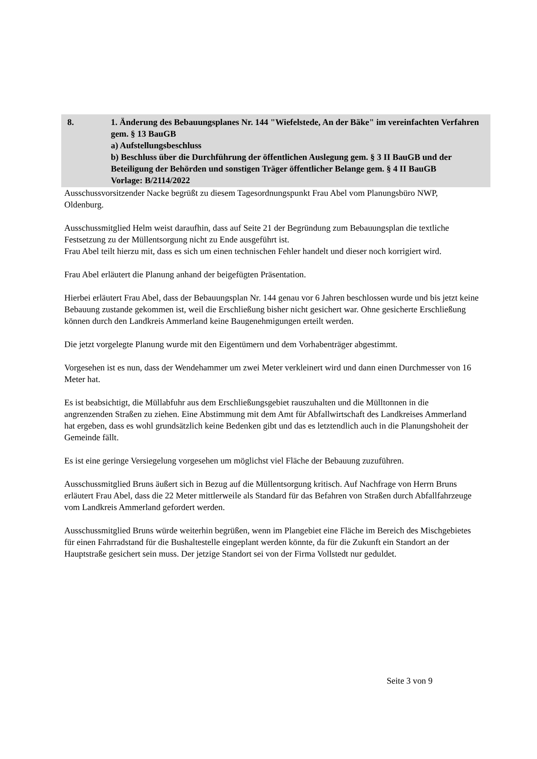8. 1. Änderung des Bebauungsplanes Nr. 144 "Wiefelstede, An der Bäke" im verein­fachten Verfahren gem. § 13 BauGB
a) Aufstellungsbeschluss
b) Beschluss über die Durchführung der öffentlichen Auslegung gem. § 3 II BauGB und der Beteiligung der Behörden und sonstigen Träger öffentlicher Be­lange gem. § 4 II BauGB
Vorlage: B/2114/2022
Ausschussvorsitzender Nacke begrüßt zu diesem Tagesordnungspunkt Frau Abel vom Pla­nungsbüro NWP, Oldenburg.
Ausschussmitglied Helm weist daraufhin, dass auf Seite 21 der Begründung zum Bebauungs­plan die textliche Festsetzung zu der Müllentsorgung nicht zu Ende ausgeführt ist.
Frau Abel teilt hierzu mit, dass es sich um einen technischen Fehler handelt und dieser noch korrigiert wird.
Frau Abel erläutert die Planung anhand der beigefügten Präsentation.
Hierbei erläutert Frau Abel, dass der Bebauungsplan Nr. 144 genau vor 6 Jahren beschlossen wurde und bis jetzt keine Bebauung zustande gekommen ist, weil die Erschließung bisher nicht gesichert war. Ohne gesicherte Erschließung können durch den Landkreis Ammerland keine Baugenehmigungen erteilt werden.
Die jetzt vorgelegte Planung wurde mit den Eigentümern und dem Vorhabenträger abge­stimmt.
Vorgesehen ist es nun, dass der Wendehammer um zwei Meter verkleinert wird und dann einen Durchmesser von 16 Meter hat.
Es ist beabsichtigt, die Müllabfuhr aus dem Erschließungsgebiet rauszuhalten und die Müll­tonnen in die angrenzenden Straßen zu ziehen. Eine Abstimmung mit dem Amt für Abfall­wirtschaft des Landkreises Ammerland hat ergeben, dass es wohl grundsätzlich keine Beden­ken gibt und das es letztendlich auch in die Planungshoheit der Gemeinde fällt.
Es ist eine geringe Versiegelung vorgesehen um möglichst viel Fläche der Bebauung zuzufüh­ren.
Ausschussmitglied Bruns äußert sich in Bezug auf die Müllentsorgung kritisch. Auf Nachfra­ge von Herrn Bruns erläutert Frau Abel, dass die 22 Meter mittlerweile als Standard für das Befahren von Straßen durch Abfallfahrzeuge vom Landkreis Ammerland gefordert werden.
Ausschussmitglied Bruns würde weiterhin begrüßen, wenn im Plangebiet eine Fläche im Be­reich des Mischgebietes für einen Fahrradstand für die Bushaltestelle eingeplant werden könnte, da für die Zukunft ein Standort an der Hauptstraße gesichert sein muss. Der jetzige Standort sei von der Firma Vollstedt nur geduldet.
Seite 3 von 9